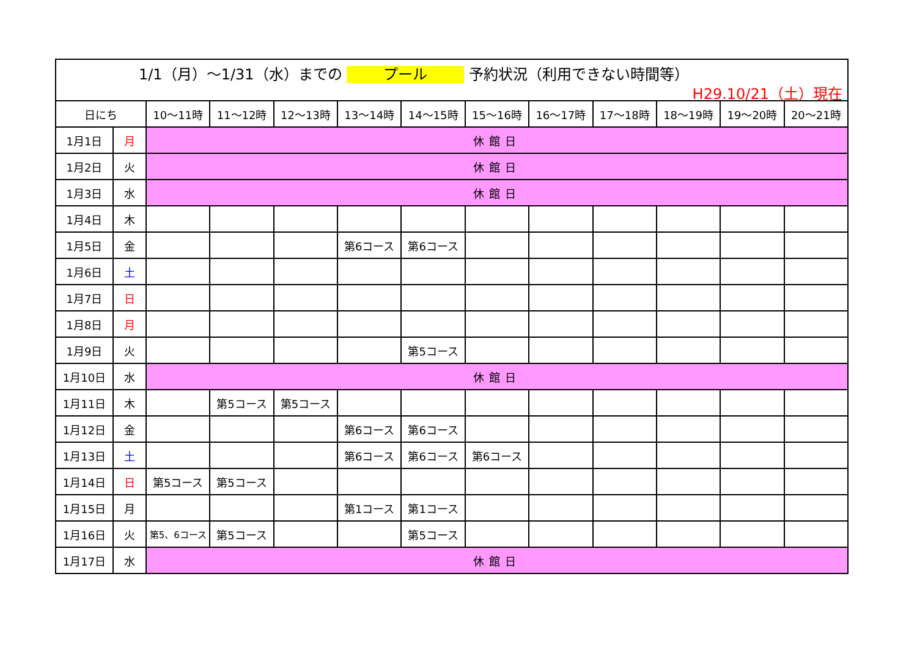1/1（月）～1/31（水）までの プール 予約状況（利用できない時間等）
H29.10/21（土）現在
| 日にち | | 10～11時 | 11～12時 | 12～13時 | 13～14時 | 14～15時 | 15～16時 | 16～17時 | 17～18時 | 18～19時 | 19～20時 | 20～21時 |
| --- | --- | --- | --- | --- | --- | --- | --- | --- | --- | --- | --- | --- |
| 1月1日 | 月 | 休館日 | | | | | | | | | | |
| 1月2日 | 火 | 休館日 | | | | | | | | | | |
| 1月3日 | 水 | 休館日 | | | | | | | | | | |
| 1月4日 | 木 | | | | | | | | | | | |
| 1月5日 | 金 | | | | 第6コース | 第6コース | | | | | | |
| 1月6日 | 土 | | | | | | | | | | | |
| 1月7日 | 日 | | | | | | | | | | | |
| 1月8日 | 月 | | | | | | | | | | | |
| 1月9日 | 火 | | | | | 第5コース | | | | | | |
| 1月10日 | 水 | 休館日 | | | | | | | | | | |
| 1月11日 | 木 | | 第5コース | 第5コース | | | | | | | | |
| 1月12日 | 金 | | | | 第6コース | 第6コース | | | | | | |
| 1月13日 | 土 | | | | 第6コース | 第6コース | 第6コース | | | | | |
| 1月14日 | 日 | 第5コース | 第5コース | | | | | | | | | |
| 1月15日 | 月 | | | | 第1コース | 第1コース | | | | | | |
| 1月16日 | 火 | 第5、6コース | 第5コース | | | 第5コース | | | | | | |
| 1月17日 | 水 | 休館日 | | | | | | | | | | |